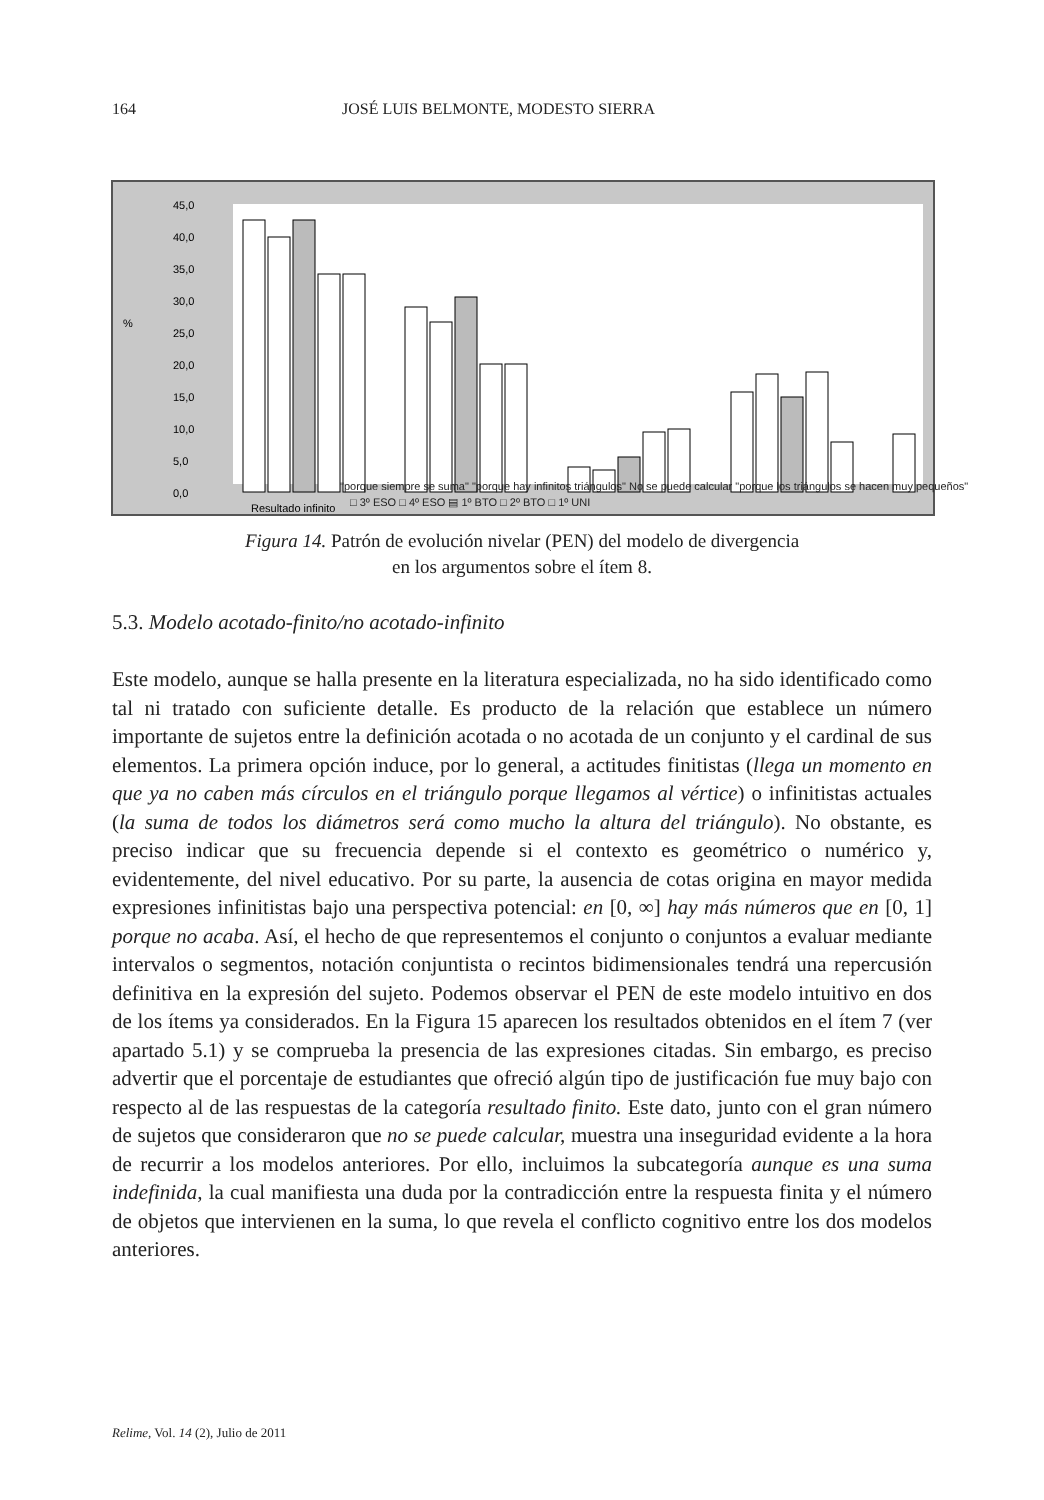164 JOSÉ LUIS BELMONTE, MODESTO SIERRA
%
45,0
40,0
35,0
30,0
25,0
20,0
15,0
10,0
5,0
0,0
Resultado infinito
"porque siempre se suma" "porque hay infinitos triángulos" No se puede calcular "porque los triángulos se hacen muy pequeños"
□ 3º ESO □ 4º ESO ▤ 1º BTO □ 2º BTO □ 1º UNI
Figura 14. Patrón de evolución nivelar (PEN) del modelo de divergencia
en los argumentos sobre el ítem 8.
5.3. Modelo acotado-finito/no acotado-infinito
Este modelo, aunque se halla presente en la literatura especializada, no ha sido identificado como tal ni tratado con suficiente detalle. Es producto de la relación que establece un número importante de sujetos entre la definición acotada o no acotada de un conjunto y el cardinal de sus elementos. La primera opción induce, por lo general, a actitudes finitistas (llega un momento en que ya no caben más círculos en el triángulo porque llegamos al vértice) o infinitistas actuales (la suma de todos los diámetros será como mucho la altura del triángulo). No obstante, es preciso indicar que su frecuencia depende si el contexto es geométrico o numérico y, evidentemente, del nivel educativo. Por su parte, la ausencia de cotas origina en mayor medida expresiones infinitistas bajo una perspectiva potencial: en [0, ∞] hay más números que en [0, 1] porque no acaba. Así, el hecho de que representemos el conjunto o conjuntos a evaluar mediante intervalos o segmentos, notación conjuntista o recintos bidimensionales tendrá una repercusión definitiva en la expresión del sujeto. Podemos observar el PEN de este modelo intuitivo en dos de los ítems ya considerados. En la Figura 15 aparecen los resultados obtenidos en el ítem 7 (ver apartado 5.1) y se comprueba la presencia de las expresiones citadas. Sin embargo, es preciso advertir que el porcentaje de estudiantes que ofreció algún tipo de justificación fue muy bajo con respecto al de las respuestas de la categoría resultado finito. Este dato, junto con el gran número de sujetos que consideraron que no se puede calcular, muestra una inseguridad evidente a la hora de recurrir a los modelos anteriores. Por ello, incluimos la subcategoría aunque es una suma indefinida, la cual manifiesta una duda por la contradicción entre la respuesta finita y el número de objetos que intervienen en la suma, lo que revela el conflicto cognitivo entre los dos modelos anteriores.
Relime, Vol. 14 (2), Julio de 2011